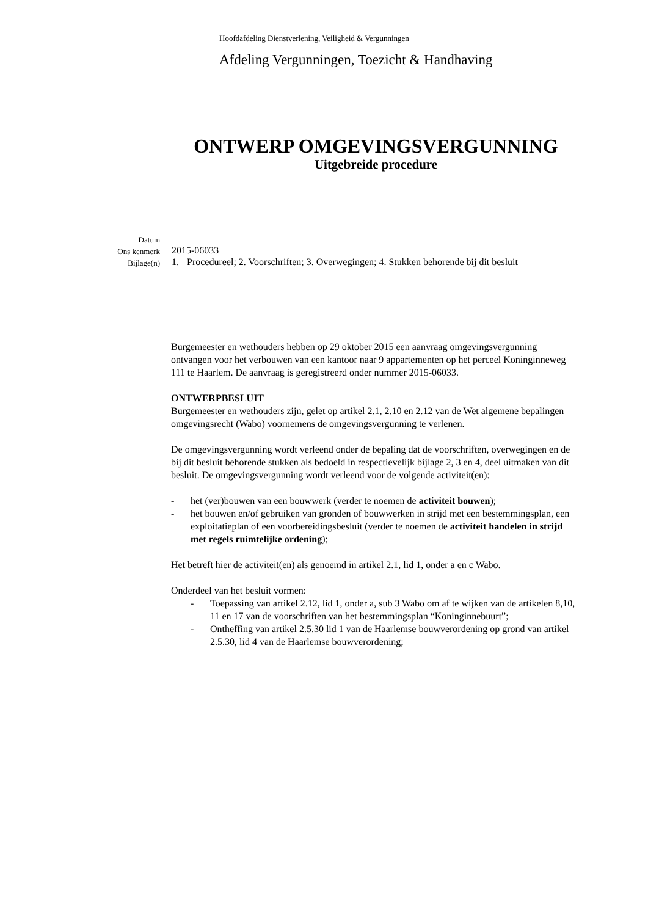Hoofdafdeling Dienstverlening, Veiligheid & Vergunningen
Afdeling Vergunningen, Toezicht & Handhaving
ONTWERP OMGEVINGSVERGUNNING
Uitgebreide procedure
Datum
Ons kenmerk
2015-06033
Bijlage(n)
1. Procedureel; 2. Voorschriften; 3. Overwegingen; 4. Stukken behorende bij dit besluit
Burgemeester en wethouders hebben op 29 oktober 2015 een aanvraag omgevingsvergunning ontvangen voor het verbouwen van een kantoor naar 9 appartementen op het perceel Koninginneweg 111 te Haarlem. De aanvraag is geregistreerd onder nummer 2015-06033.
ONTWERPBESLUIT
Burgemeester en wethouders zijn, gelet op artikel 2.1, 2.10 en 2.12 van de Wet algemene bepalingen omgevingsrecht (Wabo) voornemens de omgevingsvergunning te verlenen.
De omgevingsvergunning wordt verleend onder de bepaling dat de voorschriften, overwegingen en de bij dit besluit behorende stukken als bedoeld in respectievelijk bijlage 2, 3 en 4, deel uitmaken van dit besluit. De omgevingsvergunning wordt verleend voor de volgende activiteit(en):
- het (ver)bouwen van een bouwwerk (verder te noemen de activiteit bouwen);
- het bouwen en/of gebruiken van gronden of bouwwerken in strijd met een bestemmingsplan, een exploitatieplan of een voorbereidingsbesluit (verder te noemen de activiteit handelen in strijd met regels ruimtelijke ordening);
Het betreft hier de activiteit(en) als genoemd in artikel 2.1, lid 1, onder a en c Wabo.
Onderdeel van het besluit vormen:
- Toepassing van artikel 2.12, lid 1, onder a, sub 3 Wabo om af te wijken van de artikelen 8,10, 11 en 17 van de voorschriften van het bestemmingsplan “Koninginnebuurt”;
- Ontheffing van artikel 2.5.30 lid 1 van de Haarlemse bouwverordening op grond van artikel 2.5.30, lid 4 van de Haarlemse bouwverordening;